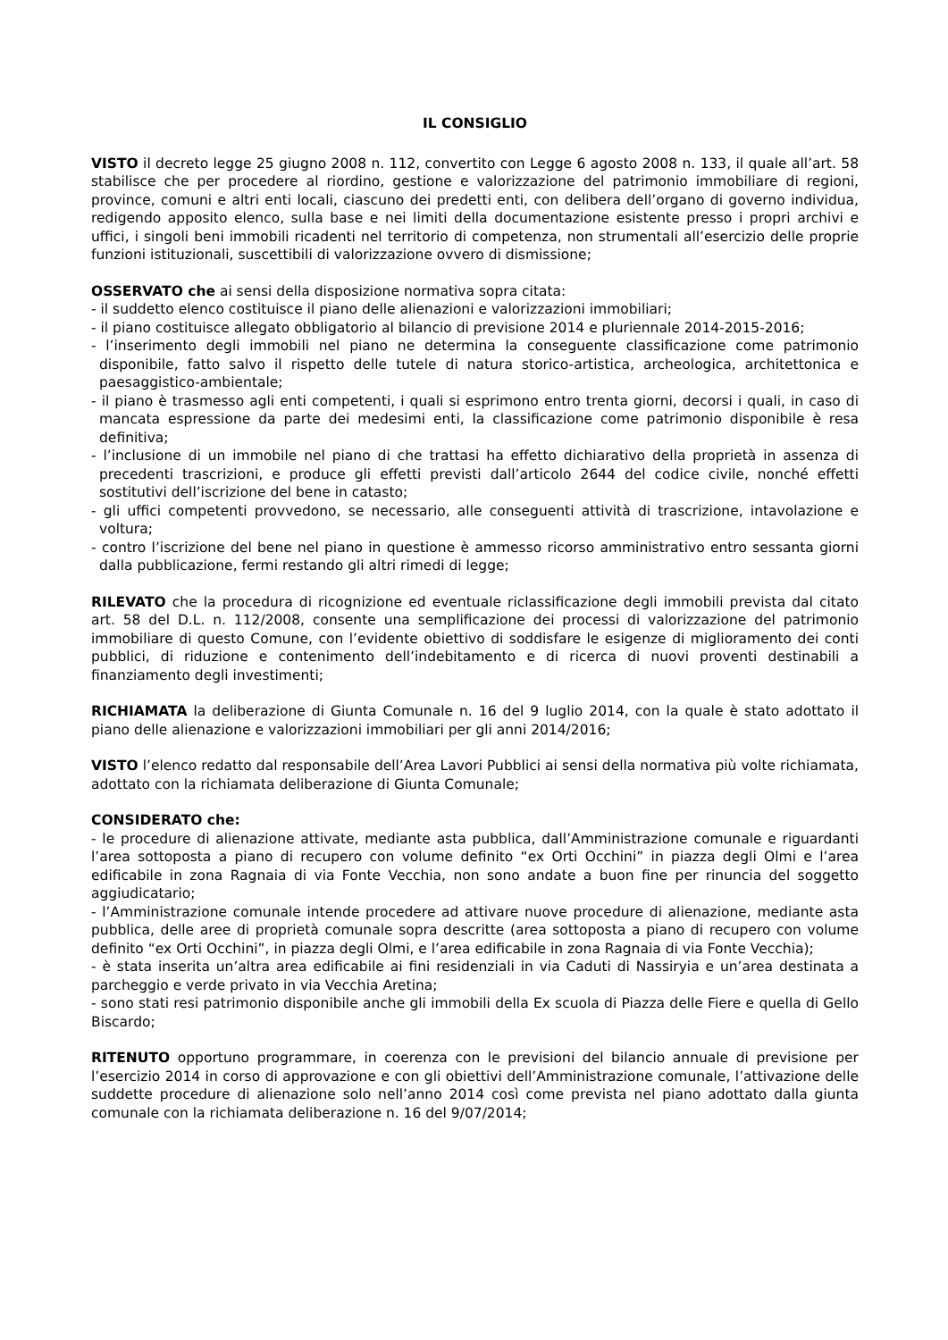IL CONSIGLIO
VISTO il decreto legge 25 giugno 2008 n. 112, convertito con Legge 6 agosto 2008 n. 133, il quale all’art. 58 stabilisce che per procedere al riordino, gestione e valorizzazione del patrimonio immobiliare di regioni, province, comuni e altri enti locali, ciascuno dei predetti enti, con delibera dell’organo di governo individua, redigendo apposito elenco, sulla base e nei limiti della documentazione esistente presso i propri archivi e uffici, i singoli beni immobili ricadenti nel territorio di competenza, non strumentali all’esercizio delle proprie funzioni istituzionali, suscettibili di valorizzazione ovvero di dismissione;
OSSERVATO che ai sensi della disposizione normativa sopra citata:
- il suddetto elenco costituisce il piano delle alienazioni e valorizzazioni immobiliari;
- il piano costituisce allegato obbligatorio al bilancio di previsione 2014 e pluriennale 2014-2015-2016;
- l’inserimento degli immobili nel piano ne determina la conseguente classificazione come patrimonio disponibile, fatto salvo il rispetto delle tutele di natura storico-artistica, archeologica, architettonica e paesaggistico-ambientale;
- il piano è trasmesso agli enti competenti, i quali si esprimono entro trenta giorni, decorsi i quali, in caso di mancata espressione da parte dei medesimi enti, la classificazione come patrimonio disponibile è resa definitiva;
- l’inclusione di un immobile nel piano di che trattasi ha effetto dichiarativo della proprietà in assenza di precedenti trascrizioni, e produce gli effetti previsti dall’articolo 2644 del codice civile, nonché effetti sostitutivi dell’iscrizione del bene in catasto;
- gli uffici competenti provvedono, se necessario, alle conseguenti attività di trascrizione, intavolazione e voltura;
- contro l’iscrizione del bene nel piano in questione è ammesso ricorso amministrativo entro sessanta giorni dalla pubblicazione, fermi restando gli altri rimedi di legge;
RILEVATO che la procedura di ricognizione ed eventuale riclassificazione degli immobili prevista dal citato art. 58 del D.L. n. 112/2008, consente una semplificazione dei processi di valorizzazione del patrimonio immobiliare di questo Comune, con l’evidente obiettivo di soddisfare le esigenze di miglioramento dei conti pubblici, di riduzione e contenimento dell’indebitamento e di ricerca di nuovi proventi destinabili a finanziamento degli investimenti;
RICHIAMATA la deliberazione di Giunta Comunale n. 16 del 9 luglio 2014, con la quale è stato adottato il piano delle alienazione e valorizzazioni immobiliari per gli anni 2014/2016;
VISTO l’elenco redatto dal responsabile dell’Area Lavori Pubblici ai sensi della normativa più volte richiamata, adottato con la richiamata deliberazione di Giunta Comunale;
CONSIDERATO che:
- le procedure di alienazione attivate, mediante asta pubblica, dall’Amministrazione comunale e riguardanti l’area sottoposta a piano di recupero con volume definito “ex Orti Occhini” in piazza degli Olmi e l’area edificabile in zona Ragnaia di via Fonte Vecchia, non sono andate a buon fine per rinuncia del soggetto aggiudicatario;
- l’Amministrazione comunale intende procedere ad attivare nuove procedure di alienazione, mediante asta pubblica, delle aree di proprietà comunale sopra descritte (area sottoposta a piano di recupero con volume definito “ex Orti Occhini”, in piazza degli Olmi, e l’area edificabile in zona Ragnaia di via Fonte Vecchia);
- è stata inserita un’altra area edificabile ai fini residenziali in via Caduti di Nassiryia e un’area destinata a parcheggio e verde privato in via Vecchia Aretina;
- sono stati resi patrimonio disponibile anche gli immobili della Ex scuola di Piazza delle Fiere e quella di Gello Biscardo;
RITENUTO opportuno programmare, in coerenza con le previsioni del bilancio annuale di previsione per l’esercizio 2014 in corso di approvazione e con gli obiettivi dell’Amministrazione comunale, l’attivazione delle suddette procedure di alienazione solo nell’anno 2014 così come prevista nel piano adottato dalla giunta comunale con la richiamata deliberazione n. 16 del 9/07/2014;